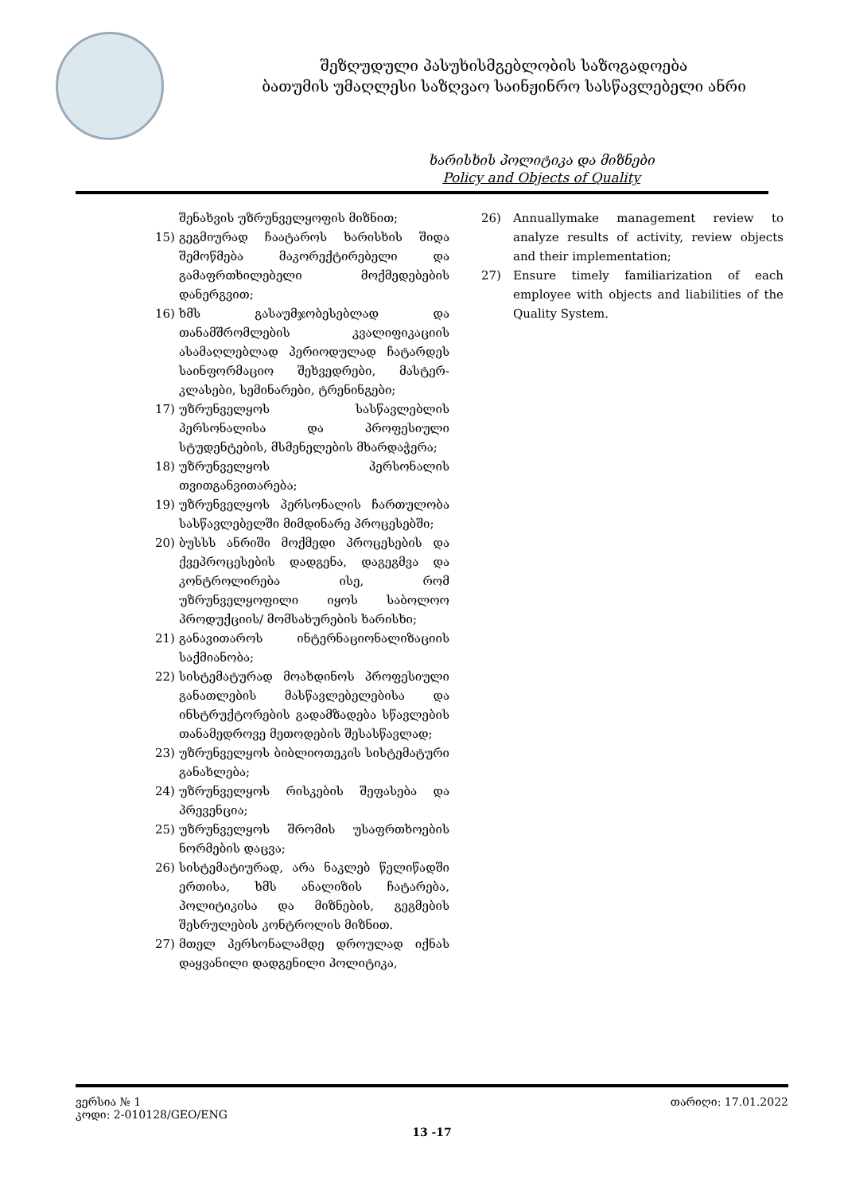შეზღუდული პასუხისმგებლობის საზოგადოება
ბათუმის უმაღლესი საზღვაო საინჟინრო სასწავლებელი ანრი
ხარისხის პოლიტიკა და მიზნები
Policy and Objects of Quality
შენახვის უზრუნველყოფის მიზნით;
15) გეგმიურად ჩაატაროს ხარისხის შიდა შემოწმება მაკორექტირებელი და გამაფრთხილებელი მოქმედებების დანერგვით;
16) ხმს გასაუმჯობესებლად და თანამშრომლების კვალიფიკაციის ასამაღლებლად პერიოდულად ჩატარდეს საინფორმაციო შეხვედრები, მასტერ-კლასები, სემინარები, ტრენინგები;
17) უზრუნველყოს სასწავლებლის პერსონალისა და პროფესიული სტუდენტების, მსმენელების მხარდაჭერა;
18) უზრუნველყოს პერსონალის თვითგანვითარება;
19) უზრუნველყოს პერსონალის ჩართულობა სასწავლებელში მიმდინარე პროცესებში;
20) ბუსსს ანრიში მოქმედი პროცესების და ქვეპროცესების დადგენა, დაგეგმვა და კონტროლირება ისე, რომ უზრუნველყოფილი იყოს საბოლოო პროდუქციის/ მომსახურების ხარისხი;
21) განავითაროს ინტერნაციონალიზაციის საქმიანობა;
22) სისტემატურად მოახდინოს პროფესიული განათლების მასწავლებელებისა და ინსტრუქტორების გადამზადება სწავლების თანამედროვე მეთოდების შესასწავლად;
23) უზრუნველყოს ბიბლიოთეკის სისტემატური განახლება;
24) უზრუნველყოს რისკების შეფასება და პრევენცია;
25) უზრუნველყოს შრომის უსაფრთხოების ნორმების დაცვა;
26) სისტემატიურად, არა ნაკლებ წელიწადში ერთისა, ხმს ანალიზის ჩატარება, პოლიტიკისა და მიზნების, გეგმების შესრულების კონტროლის მიზნით.
27) მთელ პერსონალამდე დროულად იქნას დაყვანილი დადგენილი პოლიტიკა,
26) Annuallymake management review to analyze results of activity, review objects and their implementation;
27) Ensure timely familiarization of each employee with objects and liabilities of the Quality System.
ვერსია № 1 თარიღი: 17.01.2022
კოდი: 2-010128/GEO/ENG
13 -17